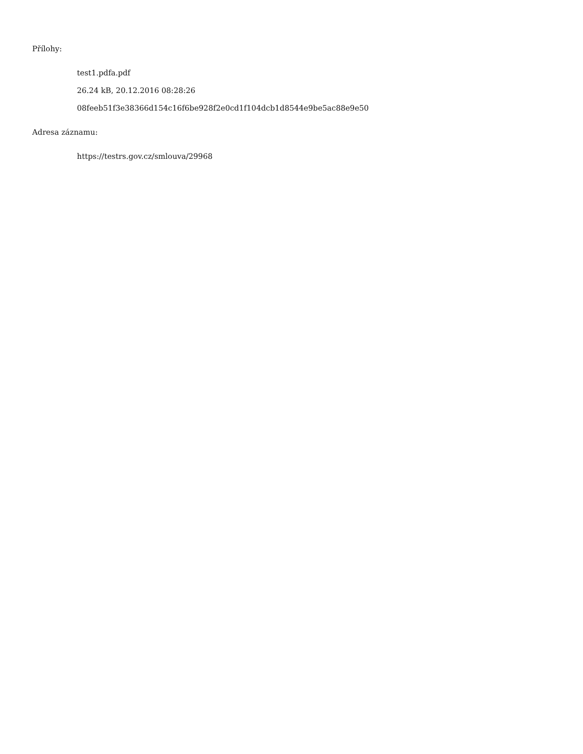Přílohy:
test1.pdfa.pdf
26.24 kB, 20.12.2016 08:28:26
08feeb51f3e38366d154c16f6be928f2e0cd1f104dcb1d8544e9be5ac88e9e50
Adresa záznamu:
https://testrs.gov.cz/smlouva/29968